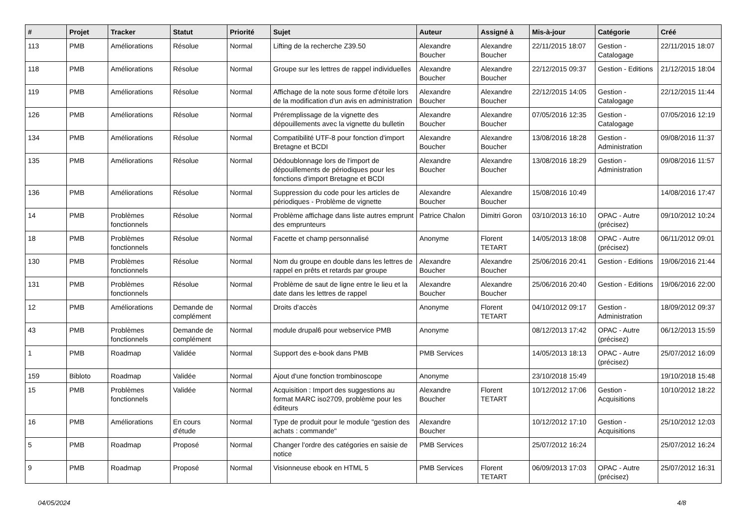| # | Projet | Tracker | Statut | Priorité | Sujet | Auteur | Assigné à | Mis-à-jour | Catégorie | Créé |
| --- | --- | --- | --- | --- | --- | --- | --- | --- | --- | --- |
| 113 | PMB | Améliorations | Résolue | Normal | Lifting de la recherche Z39.50 | Alexandre Boucher | Alexandre Boucher | 22/11/2015 18:07 | Gestion - Catalogage | 22/11/2015 18:07 |
| 118 | PMB | Améliorations | Résolue | Normal | Groupe sur les lettres de rappel individuelles | Alexandre Boucher | Alexandre Boucher | 22/12/2015 09:37 | Gestion - Editions | 21/12/2015 18:04 |
| 119 | PMB | Améliorations | Résolue | Normal | Affichage de la note sous forme d'étoile lors de la modification d'un avis en administration | Alexandre Boucher | Alexandre Boucher | 22/12/2015 14:05 | Gestion - Catalogage | 22/12/2015 11:44 |
| 126 | PMB | Améliorations | Résolue | Normal | Préremplissage de la vignette des dépouillements avec la vignette du bulletin | Alexandre Boucher | Alexandre Boucher | 07/05/2016 12:35 | Gestion - Catalogage | 07/05/2016 12:19 |
| 134 | PMB | Améliorations | Résolue | Normal | Compatibilité UTF-8 pour fonction d'import Bretagne et BCDI | Alexandre Boucher | Alexandre Boucher | 13/08/2016 18:28 | Gestion - Administration | 09/08/2016 11:37 |
| 135 | PMB | Améliorations | Résolue | Normal | Dédoublonnage lors de l'import de dépouillements de périodiques pour les fonctions d'import Bretagne et BCDI | Alexandre Boucher | Alexandre Boucher | 13/08/2016 18:29 | Gestion - Administration | 09/08/2016 11:57 |
| 136 | PMB | Améliorations | Résolue | Normal | Suppression du code pour les articles de périodiques - Problème de vignette | Alexandre Boucher | Alexandre Boucher | 15/08/2016 10:49 | | 14/08/2016 17:47 |
| 14 | PMB | Problèmes fonctionnels | Résolue | Normal | Problème affichage dans liste autres emprunt des emprunteurs | Patrice Chalon | Dimitri Goron | 03/10/2013 16:10 | OPAC - Autre (précisez) | 09/10/2012 10:24 |
| 18 | PMB | Problèmes fonctionnels | Résolue | Normal | Facette et champ personnalisé | Anonyme | Florent TETART | 14/05/2013 18:08 | OPAC - Autre (précisez) | 06/11/2012 09:01 |
| 130 | PMB | Problèmes fonctionnels | Résolue | Normal | Nom du groupe en double dans les lettres de rappel en prêts et retards par groupe | Alexandre Boucher | Alexandre Boucher | 25/06/2016 20:41 | Gestion - Editions | 19/06/2016 21:44 |
| 131 | PMB | Problèmes fonctionnels | Résolue | Normal | Problème de saut de ligne entre le lieu et la date dans les lettres de rappel | Alexandre Boucher | Alexandre Boucher | 25/06/2016 20:40 | Gestion - Editions | 19/06/2016 22:00 |
| 12 | PMB | Améliorations | Demande de complément | Normal | Droits d'accès | Anonyme | Florent TETART | 04/10/2012 09:17 | Gestion - Administration | 18/09/2012 09:37 |
| 43 | PMB | Problèmes fonctionnels | Demande de complément | Normal | module drupal6 pour webservice PMB | Anonyme | | 08/12/2013 17:42 | OPAC - Autre (précisez) | 06/12/2013 15:59 |
| 1 | PMB | Roadmap | Validée | Normal | Support des e-book dans PMB | PMB Services | | 14/05/2013 18:13 | OPAC - Autre (précisez) | 25/07/2012 16:09 |
| 159 | Bibloto | Roadmap | Validée | Normal | Ajout d'une fonction trombinoscope | Anonyme | | 23/10/2018 15:49 | | 19/10/2018 15:48 |
| 15 | PMB | Problèmes fonctionnels | Validée | Normal | Acquisition : Import des suggestions au format MARC iso2709, problème pour les éditeurs | Alexandre Boucher | Florent TETART | 10/12/2012 17:06 | Gestion - Acquisitions | 10/10/2012 18:22 |
| 16 | PMB | Améliorations | En cours d'étude | Normal | Type de produit pour le module "gestion des achats : commande" | Alexandre Boucher | | 10/12/2012 17:10 | Gestion - Acquisitions | 25/10/2012 12:03 |
| 5 | PMB | Roadmap | Proposé | Normal | Changer l'ordre des catégories en saisie de notice | PMB Services | | 25/07/2012 16:24 | | 25/07/2012 16:24 |
| 9 | PMB | Roadmap | Proposé | Normal | Visionneuse ebook en HTML 5 | PMB Services | Florent TETART | 06/09/2013 17:03 | OPAC - Autre (précisez) | 25/07/2012 16:31 |
04/05/2024 4/8